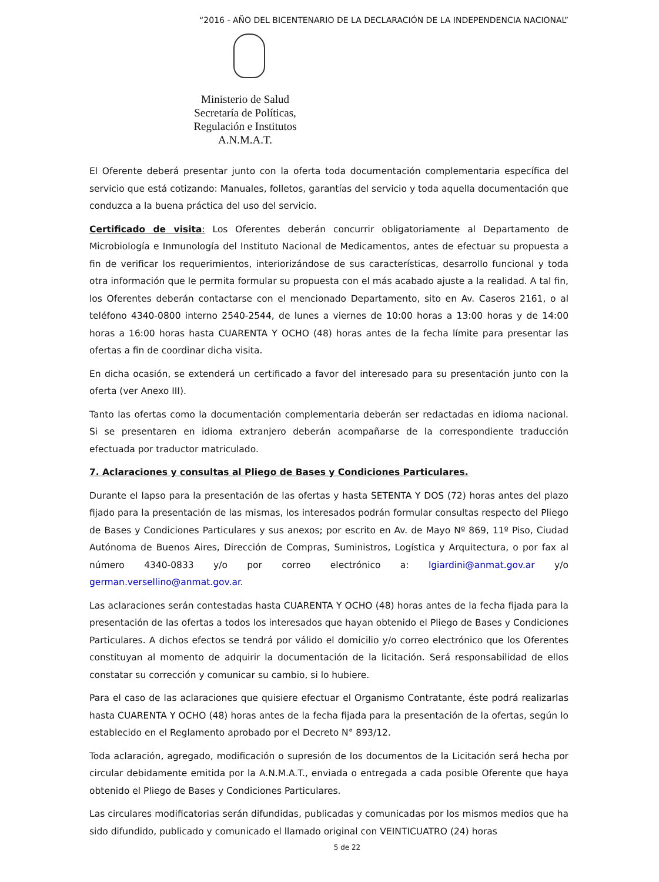“2016 - AÑO DEL BICENTENARIO DE LA DECLARACIÓN DE LA INDEPENDENCIA NACIONAL”
Ministerio de Salud
Secretaría de Políticas,
Regulación e Institutos
A.N.M.A.T.
El Oferente deberá presentar junto con la oferta toda documentación complementaria específica del servicio que está cotizando: Manuales, folletos, garantías del servicio y toda aquella documentación que conduzca a la buena práctica del uso del servicio.
Certificado de visita: Los Oferentes deberán concurrir obligatoriamente al Departamento de Microbiología e Inmunología del Instituto Nacional de Medicamentos, antes de efectuar su propuesta a fin de verificar los requerimientos, interiorizándose de sus características, desarrollo funcional y toda otra información que le permita formular su propuesta con el más acabado ajuste a la realidad. A tal fin, los Oferentes deberán contactarse con el mencionado Departamento, sito en Av. Caseros 2161, o al teléfono 4340-0800 interno 2540-2544, de lunes a viernes de 10:00 horas a 13:00 horas y de 14:00 horas a 16:00 horas hasta CUARENTA Y OCHO (48) horas antes de la fecha límite para presentar las ofertas a fin de coordinar dicha visita.
En dicha ocasión, se extenderá un certificado a favor del interesado para su presentación junto con la oferta (ver Anexo III).
Tanto las ofertas como la documentación complementaria deberán ser redactadas en idioma nacional. Si se presentaren en idioma extranjero deberán acompañarse de la correspondiente traducción efectuada por traductor matriculado.
7. Aclaraciones y consultas al Pliego de Bases y Condiciones Particulares.
Durante el lapso para la presentación de las ofertas y hasta SETENTA Y DOS (72) horas antes del plazo fijado para la presentación de las mismas, los interesados podrán formular consultas respecto del Pliego de Bases y Condiciones Particulares y sus anexos; por escrito en Av. de Mayo Nº 869, 11º Piso, Ciudad Autónoma de Buenos Aires, Dirección de Compras, Suministros, Logística y Arquitectura, o por fax al número 4340-0833 y/o por correo electrónico a: lgiardini@anmat.gov.ar y/o german.versellino@anmat.gov.ar.
Las aclaraciones serán contestadas hasta CUARENTA Y OCHO (48) horas antes de la fecha fijada para la presentación de las ofertas a todos los interesados que hayan obtenido el Pliego de Bases y Condiciones Particulares. A dichos efectos se tendrá por válido el domicilio y/o correo electrónico que los Oferentes constituyan al momento de adquirir la documentación de la licitación. Será responsabilidad de ellos constatar su corrección y comunicar su cambio, si lo hubiere.
Para el caso de las aclaraciones que quisiere efectuar el Organismo Contratante, éste podrá realizarlas hasta CUARENTA Y OCHO (48) horas antes de la fecha fijada para la presentación de la ofertas, según lo establecido en el Reglamento aprobado por el Decreto N° 893/12.
Toda aclaración, agregado, modificación o supresión de los documentos de la Licitación será hecha por circular debidamente emitida por la A.N.M.A.T., enviada o entregada a cada posible Oferente que haya obtenido el Pliego de Bases y Condiciones Particulares.
Las circulares modificatorias serán difundidas, publicadas y comunicadas por los mismos medios que ha sido difundido, publicado y comunicado el llamado original con VEINTICUATRO (24) horas
5 de 22